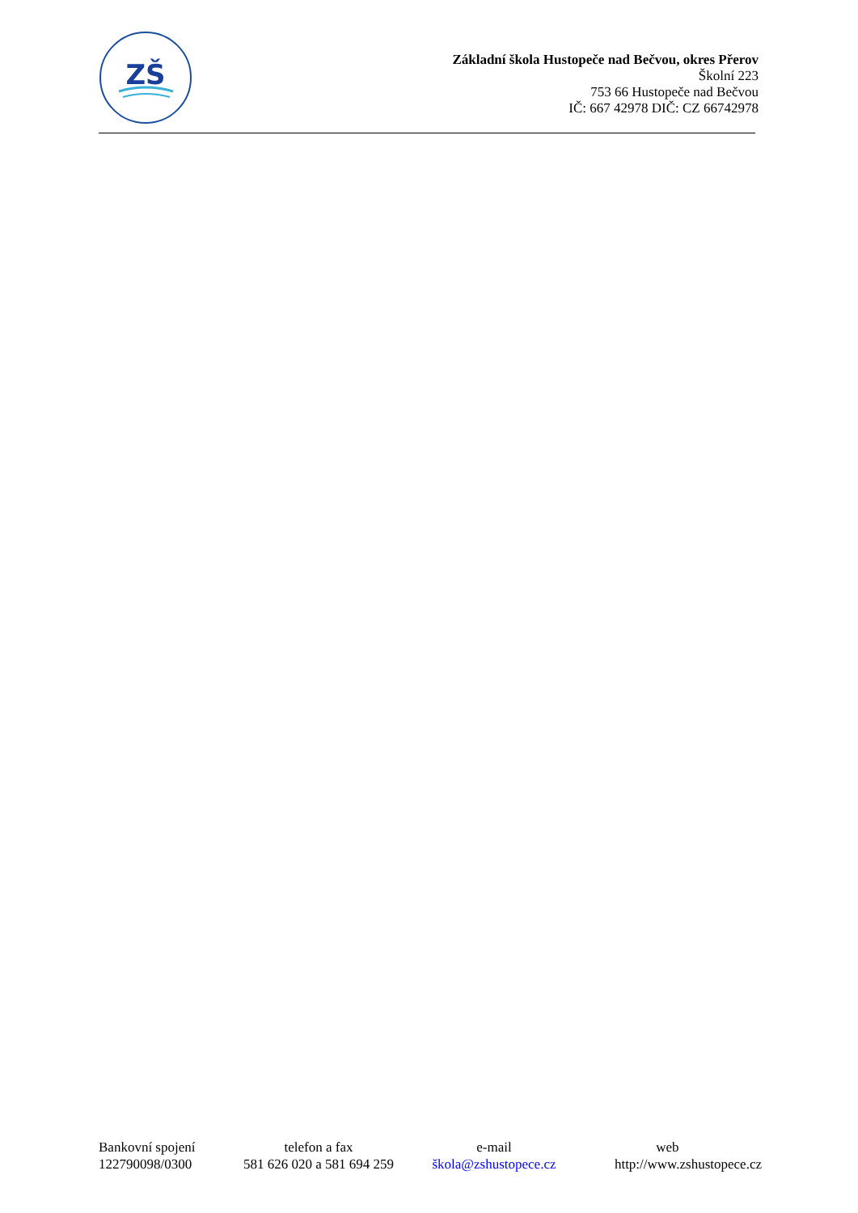ZŠ
Základní škola Hustopeče nad Bečvou, okres Přerov
Školní 223
753 66 Hustopeče nad Bečvou
IČ: 667 42978 DIČ: CZ 66742978
| Bankovní spojení | telefon a fax | e-mail | web |
| 122790098/0300 | 581 626 020 a 581 694 259 | škola@zshustopece.cz | http://www.zshustopece.cz |